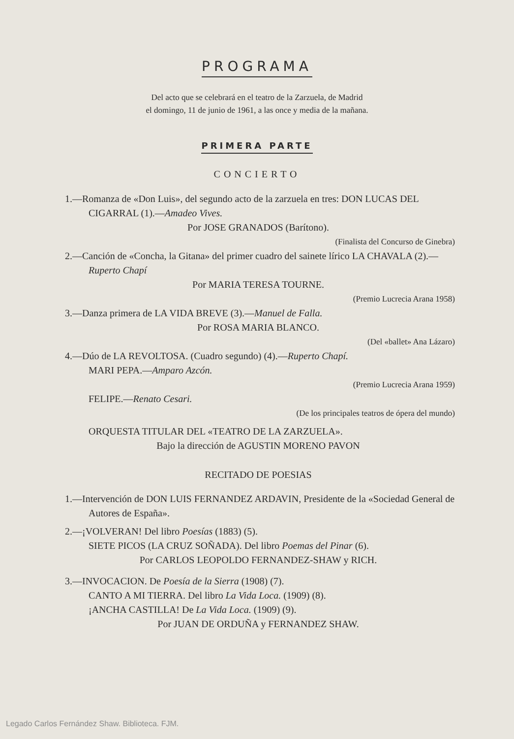PROGRAMA
Del acto que se celebrará en el teatro de la Zarzuela, de Madrid
el domingo, 11 de junio de 1961, a las once y media de la mañana.
PRIMERA PARTE
CONCIERTO
1.—Romanza de «Don Luis», del segundo acto de la zarzuela en tres: DON LUCAS DEL CIGARRAL (1).—Amadeo Vives.
Por JOSE GRANADOS (Barítono).
(Finalista del Concurso de Ginebra)
2.—Canción de «Concha, la Gitana» del primer cuadro del sainete lírico LA CHAVALA (2).—Ruperto Chapí
Por MARIA TERESA TOURNE.
(Premio Lucrecia Arana 1958)
3.—Danza primera de LA VIDA BREVE (3).—Manuel de Falla.
Por ROSA MARIA BLANCO.
(Del «ballet» Ana Lázaro)
4.—Dúo de LA REVOLTOSA. (Cuadro segundo) (4).—Ruperto Chapí.
MARI PEPA.—Amparo Azcón.
(Premio Lucrecia Arana 1959)
FELIPE.—Renato Cesari.
(De los principales teatros de ópera del mundo)
ORQUESTA TITULAR DEL «TEATRO DE LA ZARZUELA».
Bajo la dirección de AGUSTIN MORENO PAVON
RECITADO DE POESIAS
1.—Intervención de DON LUIS FERNANDEZ ARDAVIN, Presidente de la «Sociedad General de Autores de España».
2.—¡VOLVERAN! Del libro Poesías (1883) (5).
SIETE PICOS (LA CRUZ SOÑADA). Del libro Poemas del Pinar (6).
Por CARLOS LEOPOLDO FERNANDEZ-SHAW y RICH.
3.—INVOCACION. De Poesía de la Sierra (1908) (7).
CANTO A MI TIERRA. Del libro La Vida Loca. (1909) (8).
¡ANCHA CASTILLA! De La Vida Loca. (1909) (9).
Por JUAN DE ORDUÑA y FERNANDEZ SHAW.
Legado Carlos Fernández Shaw. Biblioteca. FJM.